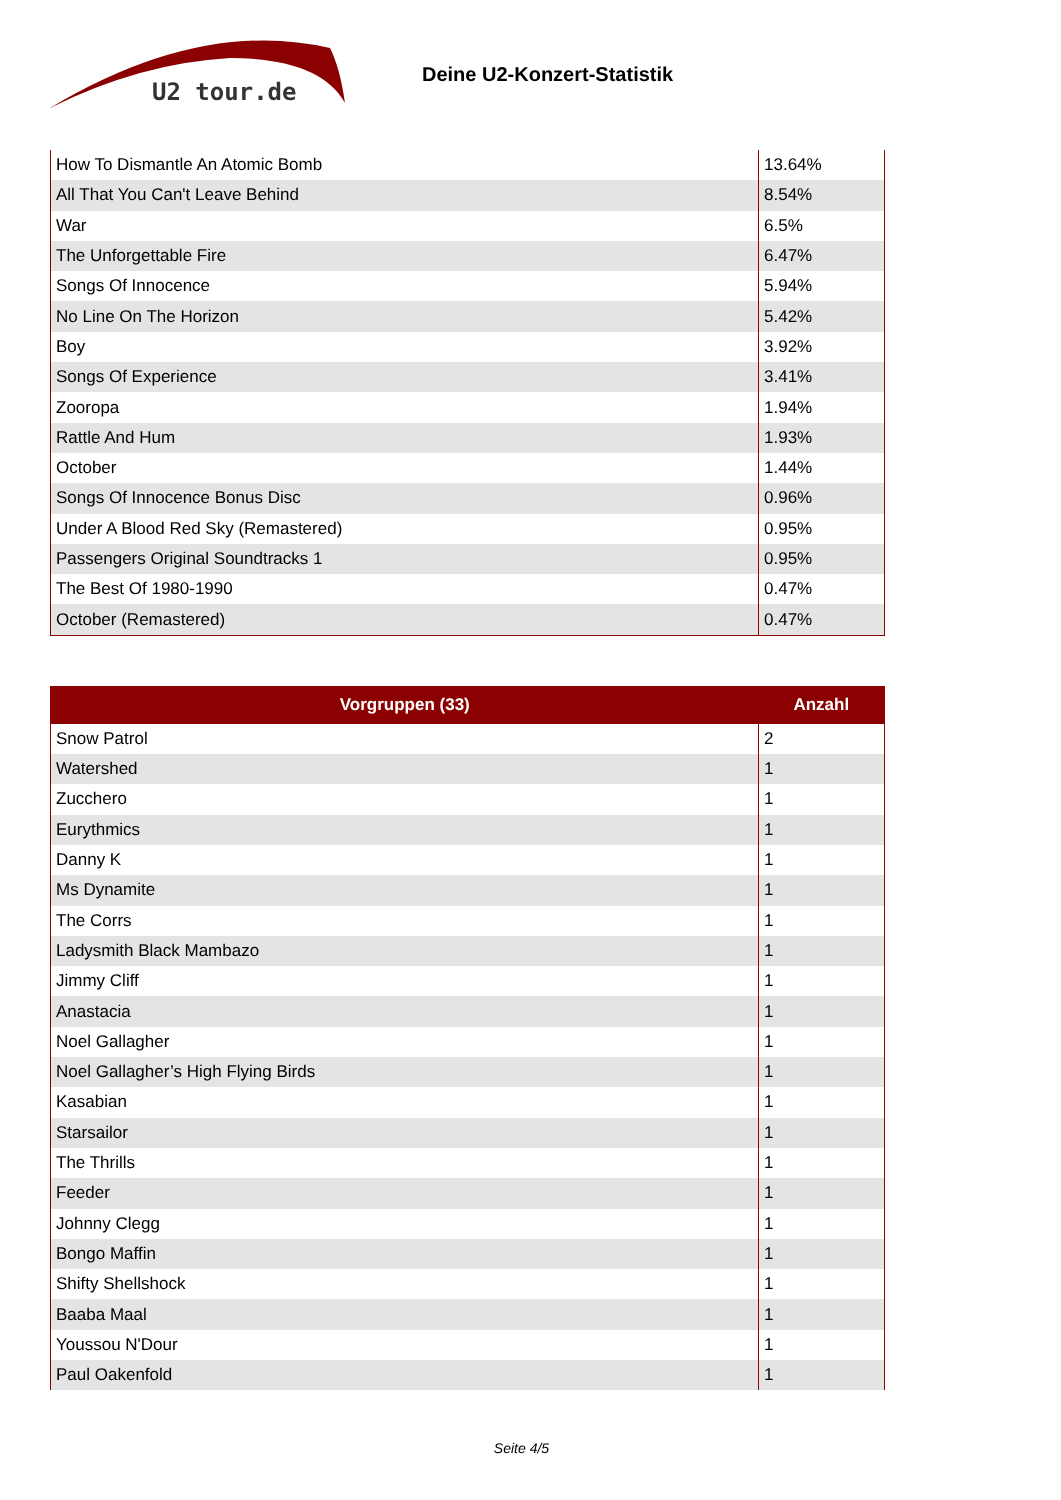U2 tour.de
Deine U2-Konzert-Statistik
| How To Dismantle An Atomic Bomb | 13.64% |
| All That You Can't Leave Behind | 8.54% |
| War | 6.5% |
| The Unforgettable Fire | 6.47% |
| Songs Of Innocence | 5.94% |
| No Line On The Horizon | 5.42% |
| Boy | 3.92% |
| Songs Of Experience | 3.41% |
| Zooropa | 1.94% |
| Rattle And Hum | 1.93% |
| October | 1.44% |
| Songs Of Innocence Bonus Disc | 0.96% |
| Under A Blood Red Sky (Remastered) | 0.95% |
| Passengers Original Soundtracks 1 | 0.95% |
| The Best Of 1980-1990 | 0.47% |
| October (Remastered) | 0.47% |
| Vorgruppen (33) | Anzahl |
| --- | --- |
| Snow Patrol | 2 |
| Watershed | 1 |
| Zucchero | 1 |
| Eurythmics | 1 |
| Danny K | 1 |
| Ms Dynamite | 1 |
| The Corrs | 1 |
| Ladysmith Black Mambazo | 1 |
| Jimmy Cliff | 1 |
| Anastacia | 1 |
| Noel Gallagher | 1 |
| Noel Gallagher’s High Flying Birds | 1 |
| Kasabian | 1 |
| Starsailor | 1 |
| The Thrills | 1 |
| Feeder | 1 |
| Johnny Clegg | 1 |
| Bongo Maffin | 1 |
| Shifty Shellshock | 1 |
| Baaba Maal | 1 |
| Youssou N'Dour | 1 |
| Paul Oakenfold | 1 |
Seite 4/5